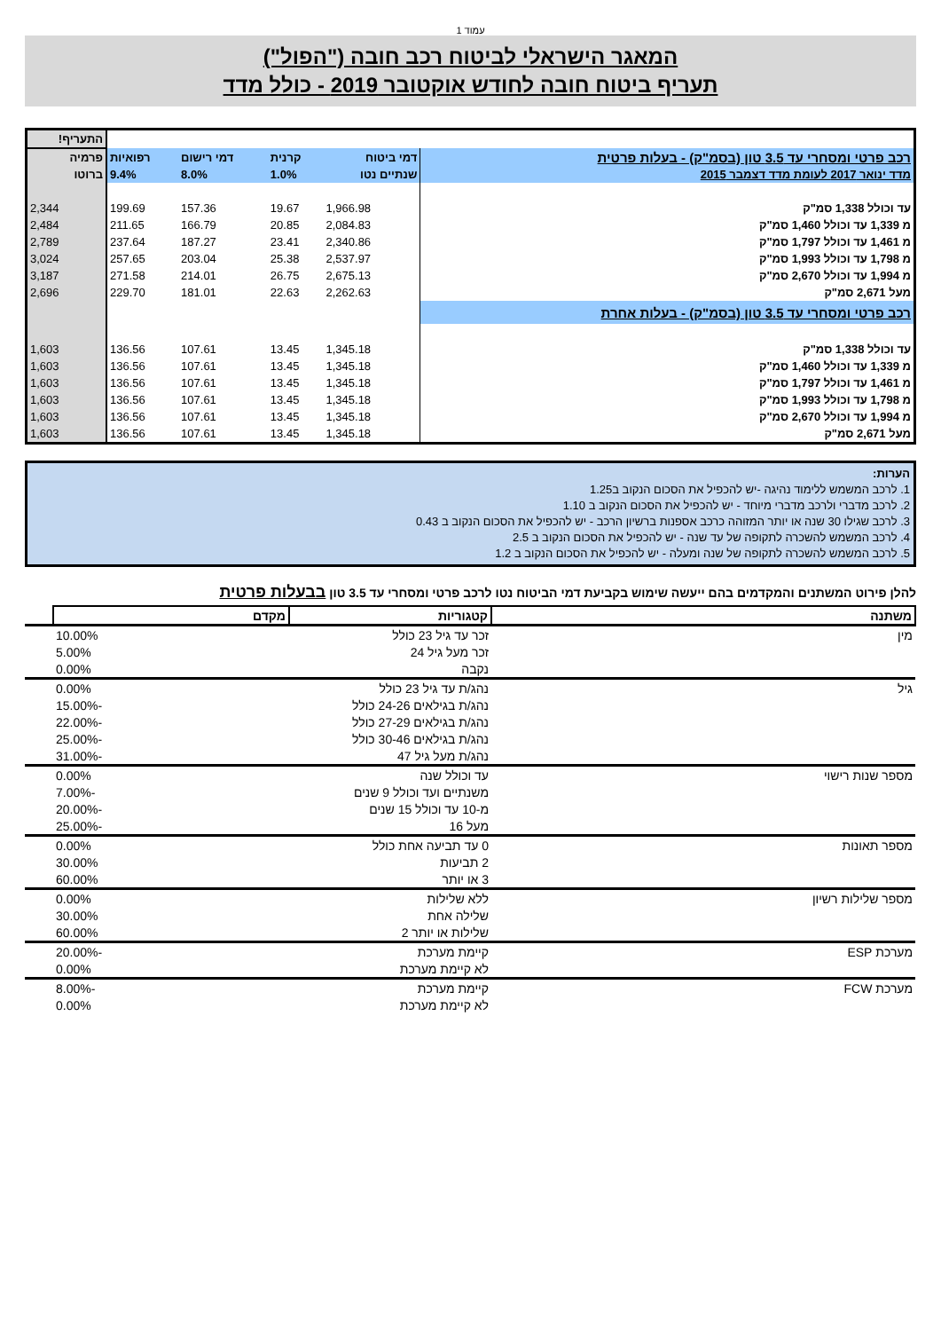עמוד 1
המאגר הישראלי לביטוח רכב חובה ("הפול")
תעריף ביטוח חובה לחודש אוקטובר 2019 - כולל מדד
| | | | | | התעריף! |
| רכב פרטי ומסחרי עד 3.5 טון (בסמ"ק) - בעלות פרטית | דמי ביטוח | קרנית | דמי רישום | רפואיות | פרמיה |
| מדד ינואר 2017 לעומת מדד דצמבר 2015 | שנתיים נטו | 1.0% | 8.0% | 9.4% | ברוטו |
| עד וכולל 1,338 סמ"ק | 1,966.98 | 19.67 | 157.36 | 199.69 | 2,344 |
| מ 1,339 עד וכולל 1,460 סמ"ק | 2,084.83 | 20.85 | 166.79 | 211.65 | 2,484 |
| מ 1,461 עד וכולל 1,797 סמ"ק | 2,340.86 | 23.41 | 187.27 | 237.64 | 2,789 |
| מ 1,798 עד וכולל 1,993 סמ"ק | 2,537.97 | 25.38 | 203.04 | 257.65 | 3,024 |
| מ 1,994 עד וכולל 2,670 סמ"ק | 2,675.13 | 26.75 | 214.01 | 271.58 | 3,187 |
| מעל 2,671 סמ"ק | 2,262.63 | 22.63 | 181.01 | 229.70 | 2,696 |
| רכב פרטי ומסחרי עד 3.5 טון (בסמ"ק) - בעלות אחרת | | | | | |
| עד וכולל 1,338 סמ"ק | 1,345.18 | 13.45 | 107.61 | 136.56 | 1,603 |
| מ 1,339 עד וכולל 1,460 סמ"ק | 1,345.18 | 13.45 | 107.61 | 136.56 | 1,603 |
| מ 1,461 עד וכולל 1,797 סמ"ק | 1,345.18 | 13.45 | 107.61 | 136.56 | 1,603 |
| מ 1,798 עד וכולל 1,993 סמ"ק | 1,345.18 | 13.45 | 107.61 | 136.56 | 1,603 |
| מ 1,994 עד וכולל 2,670 סמ"ק | 1,345.18 | 13.45 | 107.61 | 136.56 | 1,603 |
| מעל 2,671 סמ"ק | 1,345.18 | 13.45 | 107.61 | 136.56 | 1,603 |
הערות:
1. לרכב המשמש ללימוד נהיגה -יש להכפיל את הסכום הנקוב ב1.25
2. לרכב מדברי ולרכב מדברי מיוחד - יש להכפיל את הסכום הנקוב ב 1.10
3. לרכב שגילו 30 שנה או יותר המזוהה כרכב אספנות ברשיון הרכב - יש להכפיל את הסכום הנקוב ב 0.43
4. לרכב המשמש להשכרה לתקופה של עד שנה - יש להכפיל את הסכום הנקוב ב 2.5
5. לרכב המשמש להשכרה לתקופה של שנה ומעלה - יש להכפיל את הסכום הנקוב ב 1.2
להלן פירוט המשתנים והמקדמים בהם ייעשה שימוש בקביעת דמי הביטוח נטו לרכב פרטי ומסחרי עד 3.5 טון בבעלות פרטית
| משתנה | קטגוריות | מקדם | |
| --- | --- | --- | --- |
| מין | זכר עד גיל 23 כולל | 10.00% | |
| | זכר מעל גיל 24 | 5.00% | |
| | נקבה | 0.00% | |
| גיל | נהג/ת עד גיל 23 כולל | 0.00% | |
| | נהג/ת בגילאים 24-26 כולל | -15.00% | |
| | נהג/ת בגילאים 27-29 כולל | -22.00% | |
| | נהג/ת בגילאים 30-46 כולל | -25.00% | |
| | נהג/ת מעל גיל 47 | -31.00% | |
| מספר שנות רישוי | עד וכולל שנה | 0.00% | |
| | משנתיים ועד וכולל 9 שנים | -7.00% | |
| | מ-10 עד וכולל 15 שנים | -20.00% | |
| | מעל 16 | -25.00% | |
| מספר תאונות | 0 עד תביעה אחת כולל | 0.00% | |
| | 2 תביעות | 30.00% | |
| | 3 או יותר | 60.00% | |
| מספר שלילות רשיון | ללא שלילות | 0.00% | |
| | שלילה אחת | 30.00% | |
| | שלילות או יותר 2 | 60.00% | |
| מערכת ESP | קיימת מערכת | -20.00% | |
| | לא קיימת מערכת | 0.00% | |
| מערכת FCW | קיימת מערכת | -8.00% | |
| | לא קיימת מערכת | 0.00% | |